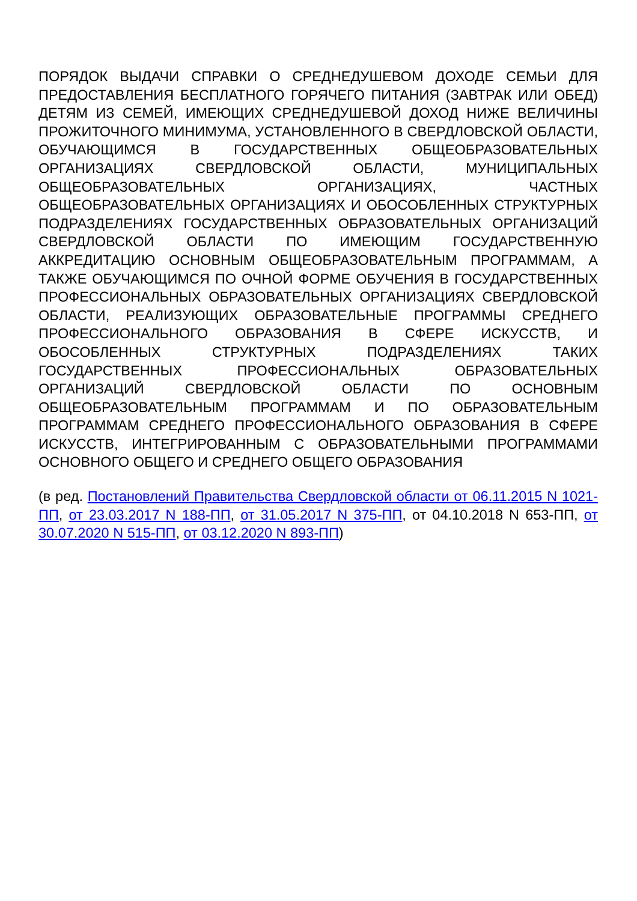ПОРЯДОК ВЫДАЧИ СПРАВКИ О СРЕДНЕДУШЕВОМ ДОХОДЕ СЕМЬИ ДЛЯ ПРЕДОСТАВЛЕНИЯ БЕСПЛАТНОГО ГОРЯЧЕГО ПИТАНИЯ (ЗАВТРАК ИЛИ ОБЕД) ДЕТЯМ ИЗ СЕМЕЙ, ИМЕЮЩИХ СРЕДНЕДУШЕВОЙ ДОХОД НИЖЕ ВЕЛИЧИНЫ ПРОЖИТОЧНОГО МИНИМУМА, УСТАНОВЛЕННОГО В СВЕРДЛОВСКОЙ ОБЛАСТИ, ОБУЧАЮЩИМСЯ В ГОСУДАРСТВЕННЫХ ОБЩЕОБРАЗОВАТЕЛЬНЫХ ОРГАНИЗАЦИЯХ СВЕРДЛОВСКОЙ ОБЛАСТИ, МУНИЦИПАЛЬНЫХ ОБЩЕОБРАЗОВАТЕЛЬНЫХ ОРГАНИЗАЦИЯХ, ЧАСТНЫХ ОБЩЕОБРАЗОВАТЕЛЬНЫХ ОРГАНИЗАЦИЯХ И ОБОСОБЛЕННЫХ СТРУКТУРНЫХ ПОДРАЗДЕЛЕНИЯХ ГОСУДАРСТВЕННЫХ ОБРАЗОВАТЕЛЬНЫХ ОРГАНИЗАЦИЙ СВЕРДЛОВСКОЙ ОБЛАСТИ ПО ИМЕЮЩИМ ГОСУДАРСТВЕННУЮ АККРЕДИТАЦИЮ ОСНОВНЫМ ОБЩЕОБРАЗОВАТЕЛЬНЫМ ПРОГРАММАМ, А ТАКЖЕ ОБУЧАЮЩИМСЯ ПО ОЧНОЙ ФОРМЕ ОБУЧЕНИЯ В ГОСУДАРСТВЕННЫХ ПРОФЕССИОНАЛЬНЫХ ОБРАЗОВАТЕЛЬНЫХ ОРГАНИЗАЦИЯХ СВЕРДЛОВСКОЙ ОБЛАСТИ, РЕАЛИЗУЮЩИХ ОБРАЗОВАТЕЛЬНЫЕ ПРОГРАММЫ СРЕДНЕГО ПРОФЕССИОНАЛЬНОГО ОБРАЗОВАНИЯ В СФЕРЕ ИСКУССТВ, И ОБОСОБЛЕННЫХ СТРУКТУРНЫХ ПОДРАЗДЕЛЕНИЯХ ТАКИХ ГОСУДАРСТВЕННЫХ ПРОФЕССИОНАЛЬНЫХ ОБРАЗОВАТЕЛЬНЫХ ОРГАНИЗАЦИЙ СВЕРДЛОВСКОЙ ОБЛАСТИ ПО ОСНОВНЫМ ОБЩЕОБРАЗОВАТЕЛЬНЫМ ПРОГРАММАМ И ПО ОБРАЗОВАТЕЛЬНЫМ ПРОГРАММАМ СРЕДНЕГО ПРОФЕССИОНАЛЬНОГО ОБРАЗОВАНИЯ В СФЕРЕ ИСКУССТВ, ИНТЕГРИРОВАННЫМ С ОБРАЗОВАТЕЛЬНЫМИ ПРОГРАММАМИ ОСНОВНОГО ОБЩЕГО И СРЕДНЕГО ОБЩЕГО ОБРАЗОВАНИЯ
(в ред. Постановлений Правительства Свердловской области от 06.11.2015 N 1021-ПП, от 23.03.2017 N 188-ПП, от 31.05.2017 N 375-ПП, от 04.10.2018 N 653-ПП, от 30.07.2020 N 515-ПП, от 03.12.2020 N 893-ПП)